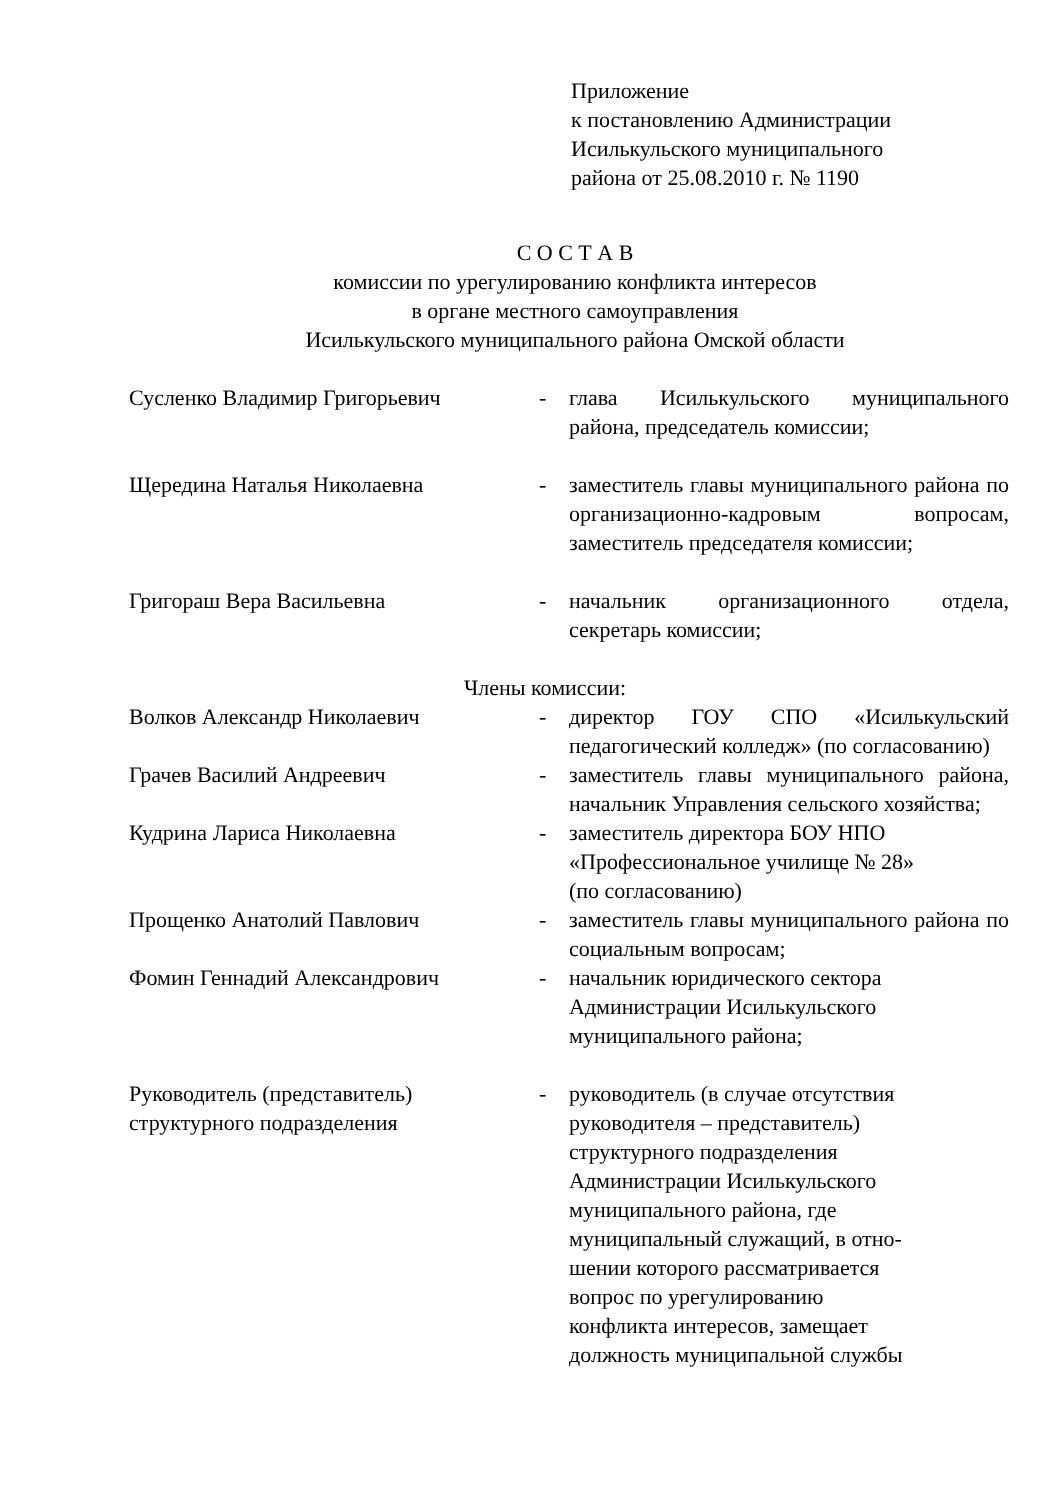Приложение
к постановлению Администрации
Исилькульского муниципального
района от 25.08.2010 г. № 1190
С О С Т А В
комиссии по урегулированию конфликта интересов
в органе местного самоуправления
Исилькульского муниципального района Омской области
Сусленко Владимир Григорьевич - глава Исилькульского муниципального района, председатель комиссии;
Щередина Наталья Николаевна - заместитель главы муниципального района по организационно-кадровым вопросам, заместитель председателя комиссии;
Григораш Вера Васильевна - начальник организационного отдела, секретарь комиссии;
Члены комиссии:
Волков Александр Николаевич - директор ГОУ СПО «Исилькульский педагогический колледж» (по согласованию)
Грачев Василий Андреевич - заместитель главы муниципального района, начальник Управления сельского хозяйства;
Кудрина Лариса Николаевна - заместитель директора БОУ НПО
«Профессиональное училище № 28»
(по согласованию)
Прощенко Анатолий Павлович - заместитель главы муниципального района по социальным вопросам;
Фомин Геннадий Александрович - начальник юридического сектора
Администрации Исилькульского
муниципального района;
Руководитель (представитель)
структурного подразделения
- руководитель (в случае отсутствия
руководителя – представитель)
структурного подразделения
Администрации Исилькульского
муниципального района, где
муниципальный служащий, в отно-
шении которого рассматривается
вопрос по урегулированию
конфликта интересов, замещает
должность муниципальной службы